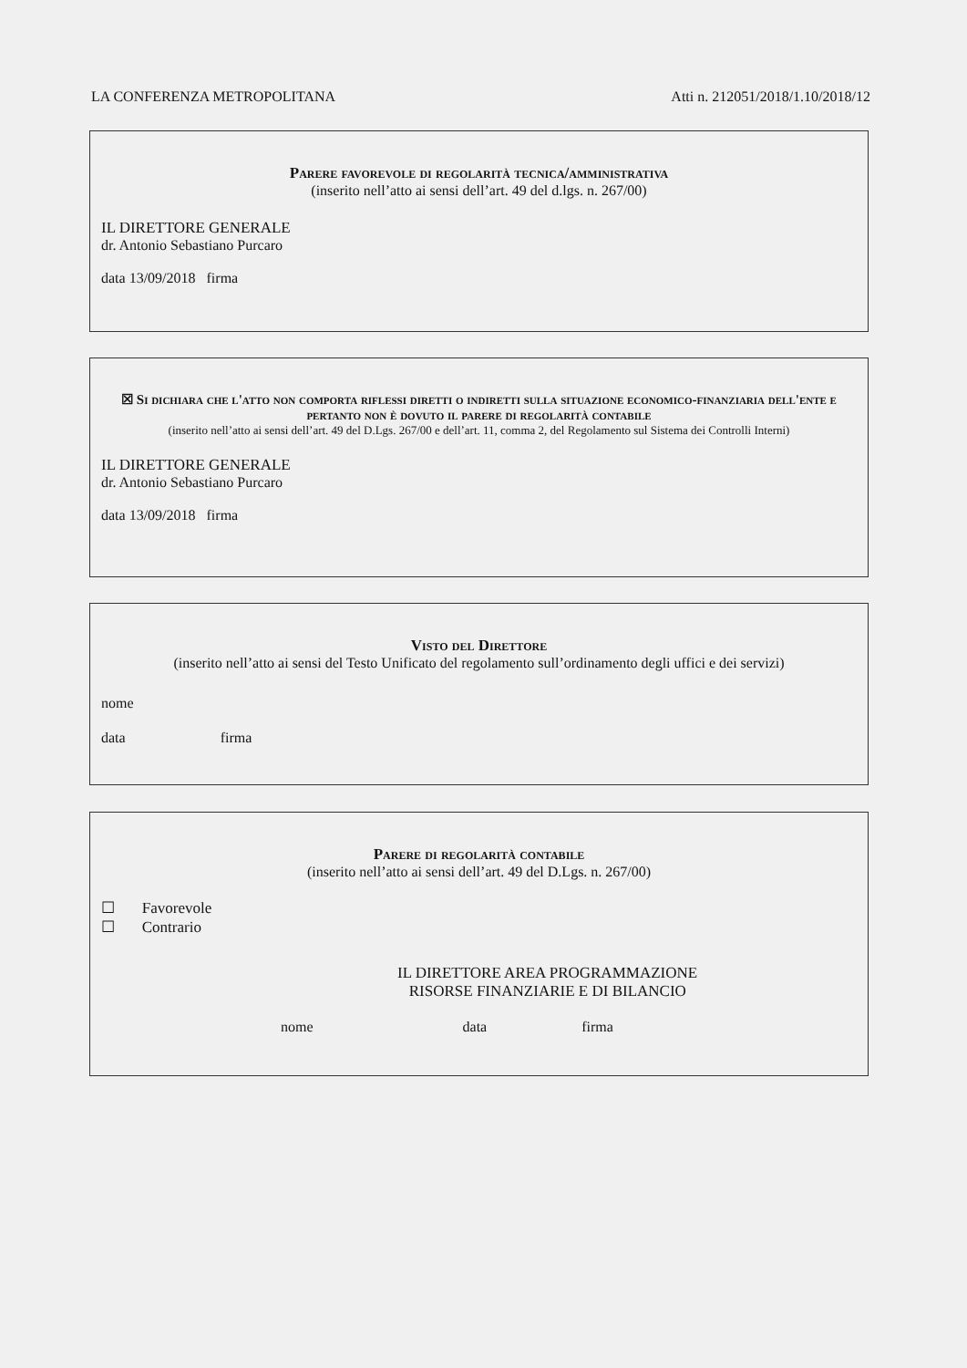LA CONFERENZA METROPOLITANA Atti n. 212051/2018/1.10/2018/12
Parere favorevole di regolarità tecnica/amministrativa
(inserito nell’atto ai sensi dell’art. 49 del d.lgs. n. 267/00)
IL DIRETTORE GENERALE
dr. Antonio Sebastiano Purcaro
data 13/09/2018 firma
☒ Si dichiara che l'atto non comporta riflessi diretti o indiretti sulla situazione economico-finanziaria dell'ente e pertanto non è dovuto il parere di regolarità contabile
(inserito nell’atto ai sensi dell’art. 49 del D.Lgs. 267/00 e dell’art. 11, comma 2, del Regolamento sul Sistema dei Controlli Interni)
IL DIRETTORE GENERALE
dr. Antonio Sebastiano Purcaro
data 13/09/2018 firma
Visto del Direttore
(inserito nell’atto ai sensi del Testo Unificato del regolamento sull’ordinamento degli uffici e dei servizi)
nome
data firma
Parere di regolarità contabile
(inserito nell’atto ai sensi dell’art. 49 del D.Lgs. n. 267/00)
☐ Favorevole
☐ Contrario
IL DIRETTORE AREA PROGRAMMAZIONE
RISORSE FINANZIARIE E DI BILANCIO
nome data firma